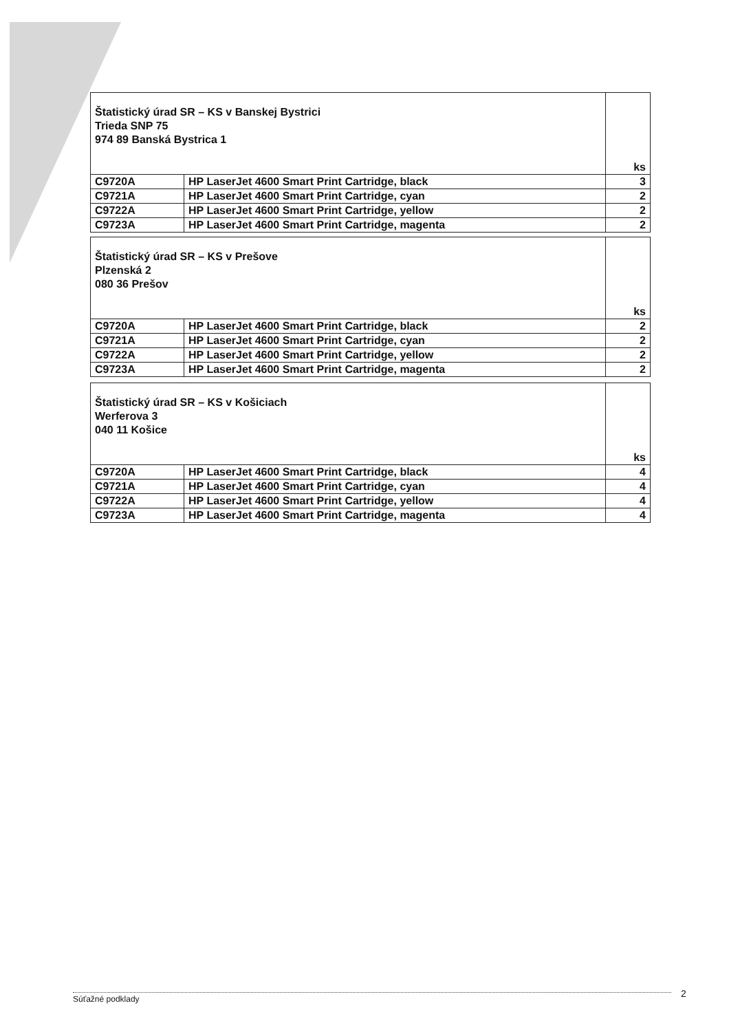| Štatistický úrad SR – KS v Banskej Bystrici Trieda SNP 75 974 89 Banská Bystrica 1 | | ks |
| C9720A | HP LaserJet 4600 Smart Print Cartridge, black | 3 |
| C9721A | HP LaserJet 4600 Smart Print Cartridge, cyan | 2 |
| C9722A | HP LaserJet 4600 Smart Print Cartridge, yellow | 2 |
| C9723A | HP LaserJet 4600 Smart Print Cartridge, magenta | 2 |
| Štatistický úrad SR – KS v Prešove Plzenská 2 080 36 Prešov | | ks |
| C9720A | HP LaserJet 4600 Smart Print Cartridge, black | 2 |
| C9721A | HP LaserJet 4600 Smart Print Cartridge, cyan | 2 |
| C9722A | HP LaserJet 4600 Smart Print Cartridge, yellow | 2 |
| C9723A | HP LaserJet 4600 Smart Print Cartridge, magenta | 2 |
| Štatistický úrad SR – KS v Košiciach Werferova 3 040 11 Košice | | ks |
| C9720A | HP LaserJet 4600 Smart Print Cartridge, black | 4 |
| C9721A | HP LaserJet 4600 Smart Print Cartridge, cyan | 4 |
| C9722A | HP LaserJet 4600 Smart Print Cartridge, yellow | 4 |
| C9723A | HP LaserJet 4600 Smart Print Cartridge, magenta | 4 |
Súťažné podklady 2